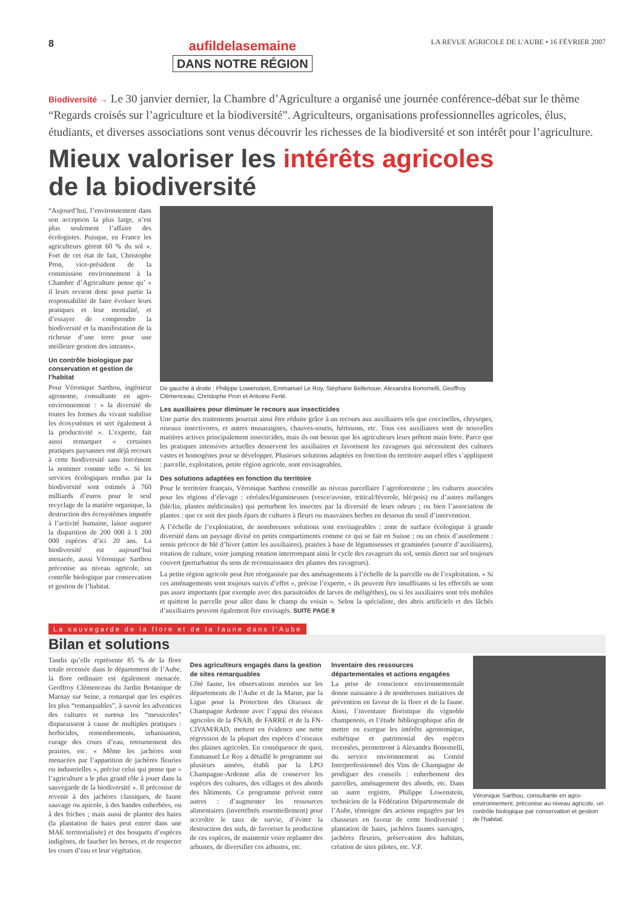8
aufildelasemaine
DANS NOTRE RÉGION
LA REVUE AGRICOLE DE L’AUBE • 16 FÉVRIER 2007
Biodiversité → Le 30 janvier dernier, la Chambre d’Agriculture a organisé une journée conférence-débat sur le thème “Regards croisés sur l’agriculture et la biodiversité”. Agriculteurs, organisations professionnelles agricoles, élus, étudiants, et diverses associations sont venus découvrir les richesses de la biodiversité et son intérêt pour l’agriculture.
Mieux valoriser les intérêts agricoles
de la biodiversité
“Aujourd’hui, l’environnement dans son acception la plus large, n’est plus seulement l’affaire des écologistes. Puisque, en France les agriculteurs gèrent 60 % du sol ». Fort de cet état de fait, Christophe Pron, vice-président de la commission environnement à la Chambre d’Agriculture pense qu’ « il leurs revient donc pour partie la responsabilité de faire évoluer leurs pratiques et leur mentalité, et d’essayer de comprendre la biodiversité et la manifestation de la richesse d’une terre pour une meilleure gestion des intrants».
Un contrôle biologique par conservation et gestion de l’habitat
Pour Véronique Sarthou, ingénieur agronome, consultante en agro-environnement : « la diversité de toutes les formes du vivant stabilise les écosystèmes et sert également à la productivité ». L’experte, fait aussi remarquer « certaines pratiques paysannes ont déjà recours à cette biodiversité sans forcément la nommer comme telle ». Si les services écologiques rendus par la biodiversité sont estimés à 760 milliards d’euros pour le seul recyclage de la matière organique, la destruction des écosystèmes imputée à l’activité humaine, laisse augurer la disparition de 200 000 à 1 200 000 espèces d’ici 20 ans. La biodiversité est aujourd’hui menacée, aussi Véronique Sarthou préconise au niveau agricole, un contrôle biologique par conservation et gestion de l’habitat.
De gauche à droite : Philippe Lowenstein, Emmanuel Le Roy, Stéphane Bellenoue, Alexandra Bonomelli, Geoffroy Clémenceau, Christophe Pron et Antoine Ferté.
Les auxiliaires pour diminuer le recours aux insecticides
Une partie des traitements pourrait ainsi être réduite grâce à un recours aux auxiliaires tels que coccinelles, chrysopes, oiseaux insectivores, et autres musaraignes, chauves-souris, hérissons, etc. Tous ces auxiliaires sont de nouvelles matières actives principalement insecticides, mais ils ont besoin que les agriculteurs leurs prêtent main forte. Parce que les pratiques intensives actuelles desservent les auxiliaires et favorisent les ravageurs qui nécessitent des cultures vastes et homogènes pour se développer. Plusieurs solutions adaptées en fonction du territoire auquel elles s’appliquent : parcelle, exploitation, petite région agricole, sont envisageables.
Des solutions adaptées en fonction du territoire
Pour le territoire français, Véronique Sarthou conseille au niveau parcellaire l’agroforesterie ; les cultures associées pour les régions d’élevage : céréales/légumineuses (vesce/avoine, tritical/féverole, blé/pois) ou d’autres mélanges (blé/lin, plantes médicinales) qui perturbent les insectes par la diversité de leurs odeurs ; ou bien l’association de plantes : que ce soit des pieds épars de cultures à fleurs ou mauvaises herbes en dessous du seuil d’intervention.
A l’échelle de l’exploitation, de nombreuses solutions sont envisageables : zone de surface écologique à grande diversité dans un paysage divisé en petits compartiments comme ce qui se fait en Suisse ; ou un choix d’assolement : semis précoce de blé d’hiver (attire les auxiliaires), prairies à base de légumiseuses et graminées (source d’auxiliaires), rotation de culture, voire jumping rotation interrompant ainsi le cycle des ravageurs du sol, semis direct sur sol toujours couvert (perturbateur du sens de reconnaissance des plantes des ravageurs).
La petite région agricole peut être réorganisée par des aménagements à l’échelle de la parcelle ou de l’exploitation. « Si ces aménagements sont toujours suivis d’effet », précise l’experte, « ils peuvent être insuffisants si les effectifs ne sont pas assez importants (par exemple avec des parasitoïdes de larves de méligèthes), ou si les auxiliaires sont très mobiles et quittent la parcelle pour aller dans le champ du voisin ». Selon la spécialiste, des abris artificiels et des lâchés d’auxiliaires peuvent également être envisagés. SUITE PAGE 9
La sauvegarde de la flore et de la faune dans l’Aube
Bilan et solutions
Tandis qu’elle représente 85 % de la flore totale recensée dans le département de l’Aube, la flore ordinaire est également menacée. Geoffroy Clémenceau du Jardin Botanique de Marnay sur Seine, a remarqué que les espèces les plus “remarquables”, à savoir les adventices des cultures et surtout les “messicoles” disparaissent à cause de multiples pratiques : herbicides, remembrements, urbanisation, curage des cours d’eau, retournement des prairies, etc. « Même les jachères sont menacées par l’apparition de jachères fleuries ou industrielles », précise celui qui pense que « l’agriculture a le plus grand rôle à jouer dans la sauvegarde de la biodiversité ». Il préconise de revenir à des jachères classiques, de faune sauvage ou apicole, à des bandes enherbées, ou à des friches ; mais aussi de planter des haies (la plantation de haies peut entrer dans une MAE territorialisée) et des bosquets d’espèces indigènes, de faucher les bernes, et de respecter les cours d’eau et leur végétation.
Des agriculteurs engagés dans la gestion de sites remarquables
Côté faune, les observations menées sur les départements de l’Aube et de la Marne, par la Ligue pour la Protection des Oiseaux de Champagne Ardenne avec l’appui des réseaux agricoles de la FNAB, de FARRE et de la FN-CIVAM/RAD, mettent en évidence une nette régression de la plupart des espèces d’oiseaux des plaines agricoles. En conséquence de quoi, Emmanuel Le Roy a détaillé le programme sur plusieurs années, établi par la LPO Champagne-Ardenne afin de conserver les espèces des cultures, des villages et des abords des bâtiments. Ce programme prévoit entre autres : d’augmenter les ressources alimentaires (invertébrés essentiellement) pour accroître le taux de survie, d’éviter la destruction des nids, de favoriser la production de ces espèces, de maintenir voire replanter des arbustes, de diversifier ces arbustes, etc.
Inventaire des ressources départementales et actions engagées
La prise de conscience environnementale donne naissance à de nombreuses initiatives de prévention en faveur de la flore et de la faune. Ainsi, l’inventaire floristique du vignoble champenois, et l’étude bibliographique afin de mettre en exergue les intérêts agronomique, esthétique et patrimonial des espèces recensées, permettront à Alexandra Bonomelli, du service environnement au Comité Interprofessionnel des Vins de Champagne de prodiguer des conseils : enherbement des parcelles, aménagement des abords, etc. Dans un autre registre, Philippe Lowenstein, technicien de la Fédération Départementale de l’Aube, témoigne des actions engagées par les chasseurs en faveur de cette biodiversité : plantation de haies, jachères faunes sauvages, jachères fleuries, préservation des habitats, création de sites pilotes, etc. V.F.
Véronique Sarthou, consultante en agro-environnement, préconise au niveau agricole, un contrôle biologique par conservation et gestion de l’habitat.